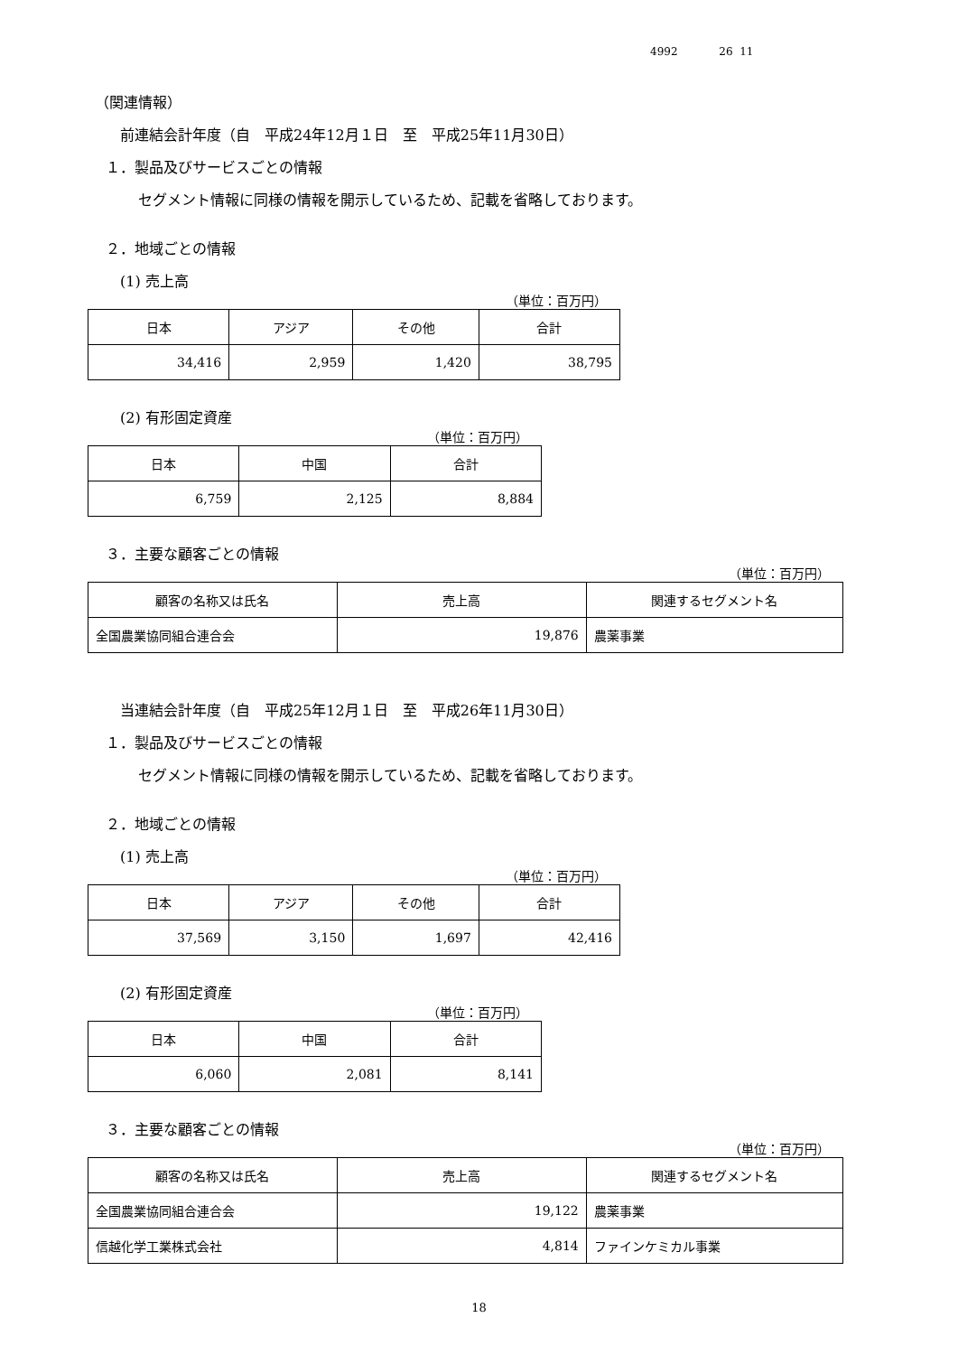4992 26 11
（関連情報）
前連結会計年度（自　平成24年12月１日　至　平成25年11月30日）
１．製品及びサービスごとの情報
セグメント情報に同様の情報を開示しているため、記載を省略しております。
２．地域ごとの情報
(1) 売上高
（単位：百万円）
| 日本 | アジア | その他 | 合計 |
| --- | --- | --- | --- |
| 34,416 | 2,959 | 1,420 | 38,795 |
(2) 有形固定資産
（単位：百万円）
| 日本 | 中国 | 合計 |
| --- | --- | --- |
| 6,759 | 2,125 | 8,884 |
３．主要な顧客ごとの情報
（単位：百万円）
| 顧客の名称又は氏名 | 売上高 | 関連するセグメント名 |
| --- | --- | --- |
| 全国農業協同組合連合会 | 19,876 | 農薬事業 |
当連結会計年度（自　平成25年12月１日　至　平成26年11月30日）
１．製品及びサービスごとの情報
セグメント情報に同様の情報を開示しているため、記載を省略しております。
２．地域ごとの情報
(1) 売上高
（単位：百万円）
| 日本 | アジア | その他 | 合計 |
| --- | --- | --- | --- |
| 37,569 | 3,150 | 1,697 | 42,416 |
(2) 有形固定資産
（単位：百万円）
| 日本 | 中国 | 合計 |
| --- | --- | --- |
| 6,060 | 2,081 | 8,141 |
３．主要な顧客ごとの情報
（単位：百万円）
| 顧客の名称又は氏名 | 売上高 | 関連するセグメント名 |
| --- | --- | --- |
| 全国農業協同組合連合会 | 19,122 | 農薬事業 |
| 信越化学工業株式会社 | 4,814 | ファインケミカル事業 |
18